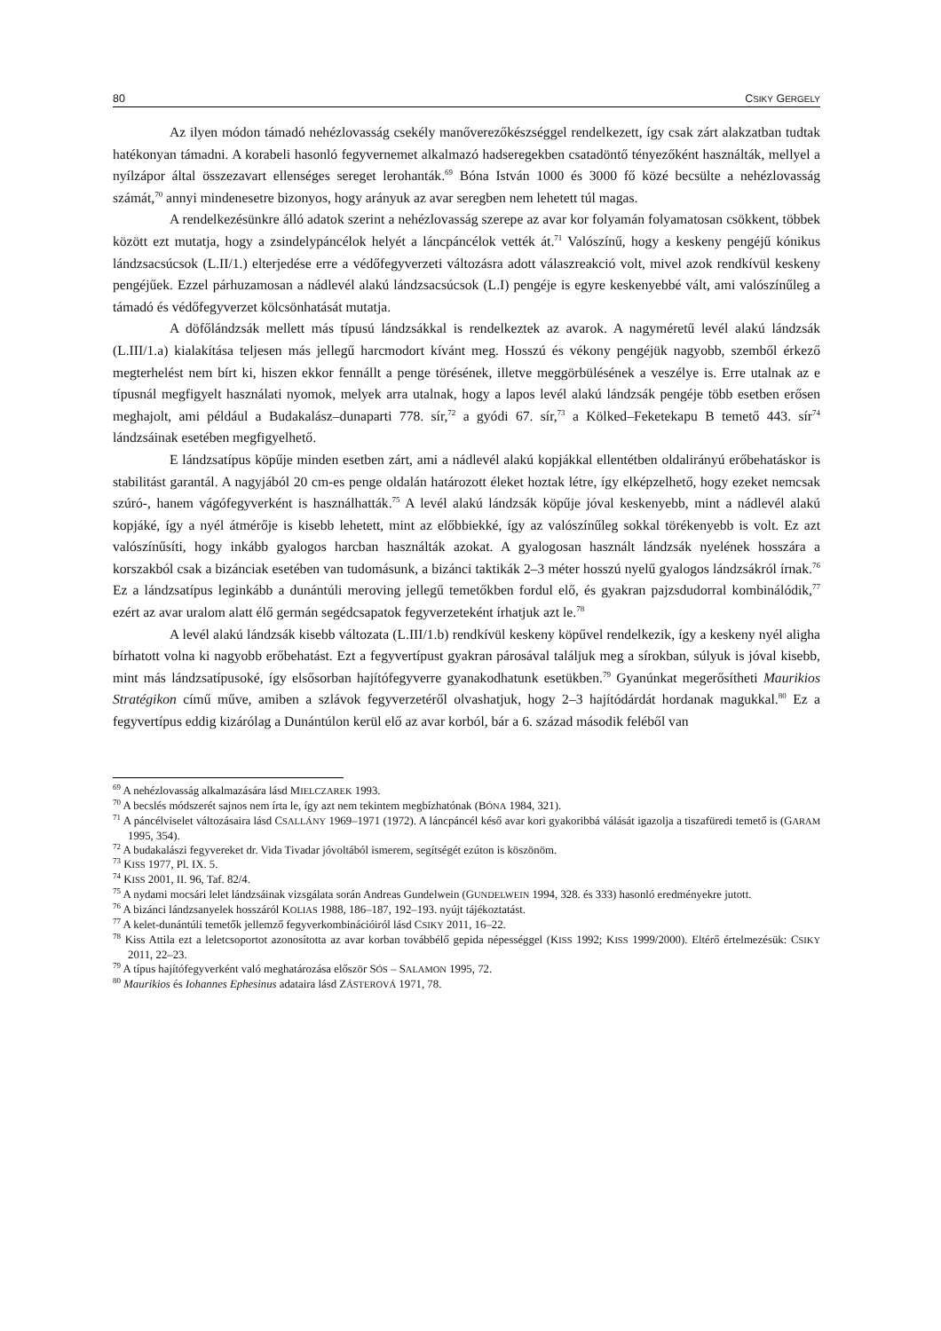80 CSIKY GERGELY
Az ilyen módon támadó nehézlovasság csekély manőverezőkészséggel rendelkezett, így csak zárt alakzatban tudtak hatékonyan támadni. A korabeli hasonló fegyvernemet alkalmazó hadseregekben csatadöntő tényezőként használták, mellyel a nyílzápor által összezavart ellenséges sereget lerohanták.<sup>69</sup> Bóna István 1000 és 3000 fő közé becsülte a nehézlovasság számát,<sup>70</sup> annyi mindenesetre bizonyos, hogy arányuk az avar seregben nem lehetett túl magas.
A rendelkezésünkre álló adatok szerint a nehézlovasság szerepe az avar kor folyamán folyamatosan csökkent, többek között ezt mutatja, hogy a zsindelypáncélok helyét a láncpáncélok vették át.<sup>71</sup> Valószínű, hogy a keskeny pengéjű kónikus lándzsacsúcsok (L.II/1.) elterjedése erre a védőfegyverzeti változásra adott válaszreakció volt, mivel azok rendkívül keskeny pengéjűek. Ezzel párhuzamosan a nádlevél alakú lándzsacsúcsok (L.I) pengéje is egyre keskenyebbé vált, ami valószínűleg a támadó és védőfegyverzet kölcsönhatását mutatja.
A döfőlándzsák mellett más típusú lándzsákkal is rendelkeztek az avarok. A nagyméretű levél alakú lándzsák (L.III/1.a) kialakítása teljesen más jellegű harcmodort kívánt meg. Hosszú és vékony pengéjük nagyobb, szemből érkező megterhelést nem bírt ki, hiszen ekkor fennállt a penge törésének, illetve meggörbülésének a veszélye is. Erre utalnak az e típusnál megfigyelt használati nyomok, melyek arra utalnak, hogy a lapos levél alakú lándzsák pengéje több esetben erősen meghajolt, ami például a Budakalász–dunaparti 778. sír,<sup>72</sup> a gyódi 67. sír,<sup>73</sup> a Kölked–Feketekapu B temető 443. sír<sup>74</sup> lándzsáinak esetében megfigyelhető.
E lándzsatípus köpűje minden esetben zárt, ami a nádlevél alakú kopjákkal ellentétben oldalirányú erőbehatáskor is stabilitást garantál. A nagyjából 20 cm-es penge oldalán határozott éleket hoztak létre, így elképzelhető, hogy ezeket nemcsak szúró-, hanem vágófegyverként is használhatták.<sup>75</sup> A levél alakú lándzsák köpűje jóval keskenyebb, mint a nádlevél alakú kopjáké, így a nyél átmérője is kisebb lehetett, mint az előbbiekké, így az valószínűleg sokkal törékenyebb is volt. Ez azt valószínűsíti, hogy inkább gyalogos harcban használták azokat. A gyalogosan használt lándzsák nyelének hosszára a korszakból csak a bizánciak esetében van tudomásunk, a bizánci taktikák 2–3 méter hosszú nyelű gyalogos lándzsákról írnak.<sup>76</sup> Ez a lándzsatípus leginkább a dunántúli meroving jellegű temetőkben fordul elő, és gyakran pajzsdudorral kombinálódik,<sup>77</sup> ezért az avar uralom alatt élő germán segédcsapatok fegyverzeteként írhatjuk azt le.<sup>78</sup>
A levél alakú lándzsák kisebb változata (L.III/1.b) rendkívül keskeny köpűvel rendelkezik, így a keskeny nyél aligha bírhatott volna ki nagyobb erőbehatást. Ezt a fegyvertípust gyakran párosával találjuk meg a sírokban, súlyuk is jóval kisebb, mint más lándzsatípusoké, így elsősorban hajítófegyverre gyanakodhatunk esetükben.<sup>79</sup> Gyanúnkat megerősítheti Maurikios Stratégikon című műve, amiben a szlávok fegyverzetéről olvashatjuk, hogy 2–3 hajítódárdát hordanak magukkal.<sup>80</sup> Ez a fegyvertípus eddig kizárólag a Dunántúlon kerül elő az avar korból, bár a 6. század második feléből van
<sup>69</sup> A nehézlovasság alkalmazására lásd MIELCZAREK 1993.
<sup>70</sup> A becslés módszerét sajnos nem írta le, így azt nem tekintem megbízhatónak (BÓNA 1984, 321).
<sup>71</sup> A páncélviselet változásaira lásd CSALLÁNY 1969–1971 (1972). A láncpáncél késő avar kori gyakoribbá válását igazolja a tiszafüredi temető is (GARAM 1995, 354).
<sup>72</sup> A budakalászi fegyvereket dr. Vida Tivadar jóvoltából ismerem, segítségét ezúton is köszönöm.
<sup>73</sup> KISS 1977, Pl. IX. 5.
<sup>74</sup> KISS 2001, II. 96, Taf. 82/4.
<sup>75</sup> A nydami mocsári lelet lándzsáinak vizsgálata során Andreas Gundelwein (GUNDELWEIN 1994, 328. és 333) hasonló eredményekre jutott.
<sup>76</sup> A bizánci lándzsanyelek hosszáról KOLIAS 1988, 186–187, 192–193. nyújt tájékoztatást.
<sup>77</sup> A kelet-dunántúli temetők jellemző fegyverkombinációiról lásd CSIKY 2011, 16–22.
<sup>78</sup> Kiss Attila ezt a leletcsoportot azonosította az avar korban továbbélő gepida népességgel (KISS 1992; KISS 1999/2000). Eltérő értelmezésük: CSIKY 2011, 22–23.
<sup>79</sup> A típus hajítófegyverként való meghatározása először SÓS – SALAMON 1995, 72.
<sup>80</sup> Maurikios és Iohannes Ephesinus adataira lásd ZÁSTEROVÁ 1971, 78.